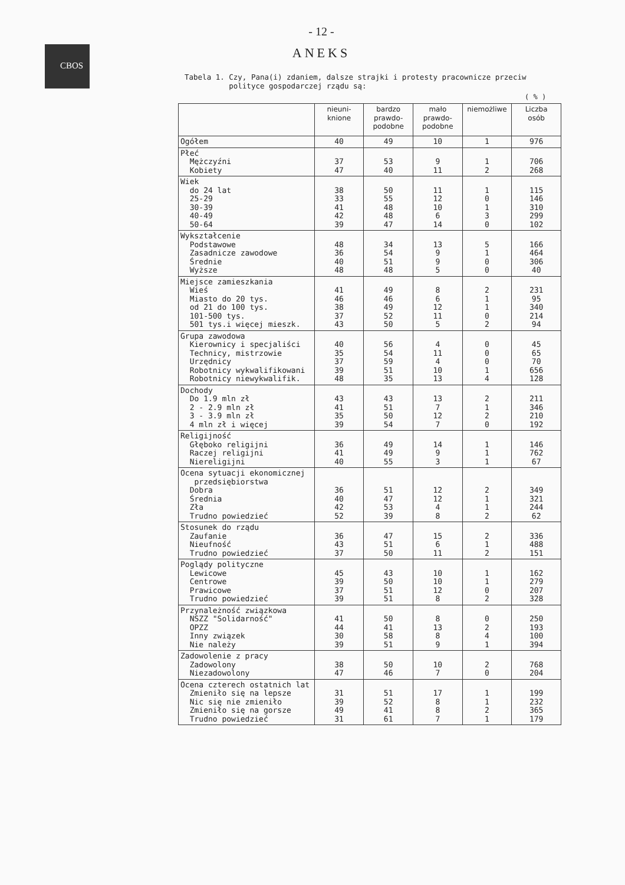CBOS
- 12 -
ANEKS
Tabela 1. Czy, Pana(i) zdaniem, dalsze strajki i protesty pracownicze przeciw
polityce gospodarczej rządu są:
( % )
| | nieuni- knione | bardzo prawdo- podobne | mało prawdo- podobne | niemożliwe | Liczba osób |
| --- | --- | --- | --- | --- | --- |
| Ogółem | 40 | 49 | 10 | 1 | 976 |
| Płeć Mężczyźni Kobiety | 37 47 | 53 40 | 9 11 | 1 2 | 706 268 |
| Wiek do 24 lat 25-29 30-39 40-49 50-64 | 38 33 41 42 39 | 50 55 48 48 47 | 11 12 10 6 14 | 1 0 1 3 0 | 115 146 310 299 102 |
| Wykształcenie Podstawowe Zasadnicze zawodowe Średnie Wyższe | 48 36 40 48 | 34 54 51 48 | 13 9 9 5 | 5 1 0 0 | 166 464 306 40 |
| Miejsce zamieszkania Wieś Miasto do 20 tys. od 21 do 100 tys. 101-500 tys. 501 tys.i więcej mieszk. | 41 46 38 37 43 | 49 46 49 52 50 | 8 6 12 11 5 | 2 1 1 0 2 | 231 95 340 214 94 |
| Grupa zawodowa Kierownicy i specjaliści Technicy, mistrzowie Urzędnicy Robotnicy wykwalifikowani Robotnicy niewykwalifik. | 40 35 37 39 48 | 56 54 59 51 35 | 4 11 4 10 13 | 0 0 0 1 4 | 45 65 70 656 128 |
| Dochody Do 1.9 mln zł 2 - 2.9 mln zł 3 - 3.9 mln zł 4 mln zł i więcej | 43 41 35 39 | 43 51 50 54 | 13 7 12 7 | 2 1 2 0 | 211 346 210 192 |
| Religijność Głęboko religijni Raczej religijni Niereligijni | 36 41 40 | 49 49 55 | 14 9 3 | 1 1 1 | 146 762 67 |
| Ocena sytuacji ekonomicznej przedsiębiorstwa Dobra Średnia Zła Trudno powiedzieć | 36 40 42 52 | 51 47 53 39 | 12 12 4 8 | 2 1 1 2 | 349 321 244 62 |
| Stosunek do rządu Zaufanie Nieufność Trudno powiedzieć | 36 43 37 | 47 51 50 | 15 6 11 | 2 1 2 | 336 488 151 |
| Poglądy polityczne Lewicowe Centrowe Prawicowe Trudno powiedzieć | 45 39 37 39 | 43 50 51 51 | 10 10 12 8 | 1 1 0 2 | 162 279 207 328 |
| Przynależność związkowa NSZZ "Solidarność" OPZZ Inny związek Nie należy | 41 44 30 39 | 50 41 58 51 | 8 13 8 9 | 0 2 4 1 | 250 193 100 394 |
| Zadowolenie z pracy Zadowolony Niezadowolony | 38 47 | 50 46 | 10 7 | 2 0 | 768 204 |
| Ocena czterech ostatnich lat Zmieniło się na lepsze Nic się nie zmieniło Zmieniło się na gorsze Trudno powiedzieć | 31 39 49 31 | 51 52 41 61 | 17 8 8 7 | 1 1 2 1 | 199 232 365 179 |